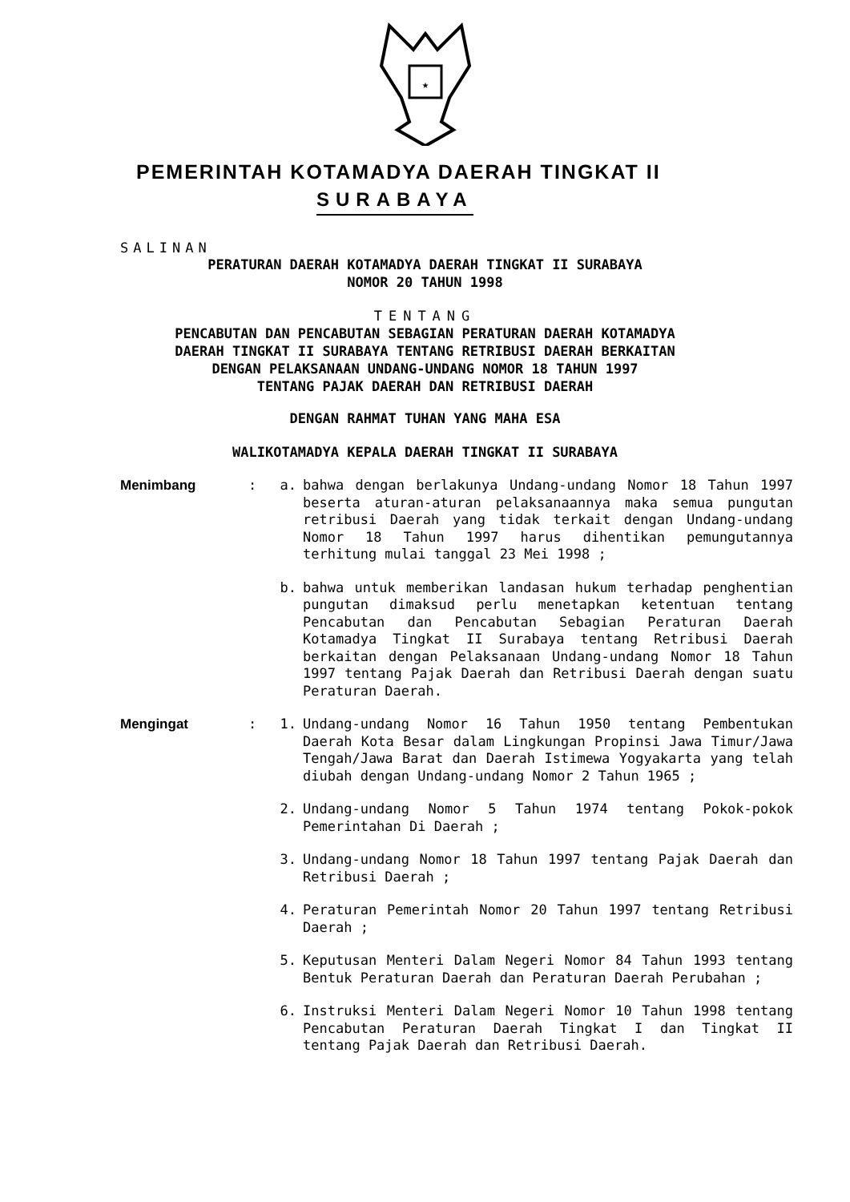★
PEMERINTAH KOTAMADYA DAERAH TINGKAT II
SURABAYA
SALINAN
PERATURAN DAERAH KOTAMADYA DAERAH TINGKAT II SURABAYA
NOMOR 20 TAHUN 1998
TENTANG
PENCABUTAN DAN PENCABUTAN SEBAGIAN PERATURAN DAERAH KOTAMADYA
DAERAH TINGKAT II SURABAYA TENTANG RETRIBUSI DAERAH BERKAITAN
DENGAN PELAKSANAAN UNDANG-UNDANG NOMOR 18 TAHUN 1997
TENTANG PAJAK DAERAH DAN RETRIBUSI DAERAH
DENGAN RAHMAT TUHAN YANG MAHA ESA
WALIKOTAMADYA KEPALA DAERAH TINGKAT II SURABAYA
Menimbang : a. bahwa dengan berlakunya Undang-undang Nomor 18 Tahun 1997 beserta aturan-aturan pelaksanaannya maka semua pungutan retribusi Daerah yang tidak terkait dengan Undang-undang Nomor 18 Tahun 1997 harus dihentikan pemungutannya terhitung mulai tanggal 23 Mei 1998 ;
b. bahwa untuk memberikan landasan hukum terhadap penghentian pungutan dimaksud perlu menetapkan ketentuan tentang Pencabutan dan Pencabutan Sebagian Peraturan Daerah Kotamadya Tingkat II Surabaya tentang Retribusi Daerah berkaitan dengan Pelaksanaan Undang-undang Nomor 18 Tahun 1997 tentang Pajak Daerah dan Retribusi Daerah dengan suatu Peraturan Daerah.
Mengingat : 1. Undang-undang Nomor 16 Tahun 1950 tentang Pembentukan Daerah Kota Besar dalam Lingkungan Propinsi Jawa Timur/Jawa Tengah/Jawa Barat dan Daerah Istimewa Yogyakarta yang telah diubah dengan Undang-undang Nomor 2 Tahun 1965 ;
2. Undang-undang Nomor 5 Tahun 1974 tentang Pokok-pokok Pemerintahan Di Daerah ;
3. Undang-undang Nomor 18 Tahun 1997 tentang Pajak Daerah dan Retribusi Daerah ;
4. Peraturan Pemerintah Nomor 20 Tahun 1997 tentang Retribusi Daerah ;
5. Keputusan Menteri Dalam Negeri Nomor 84 Tahun 1993 tentang Bentuk Peraturan Daerah dan Peraturan Daerah Perubahan ;
6. Instruksi Menteri Dalam Negeri Nomor 10 Tahun 1998 tentang Pencabutan Peraturan Daerah Tingkat I dan Tingkat II tentang Pajak Daerah dan Retribusi Daerah.